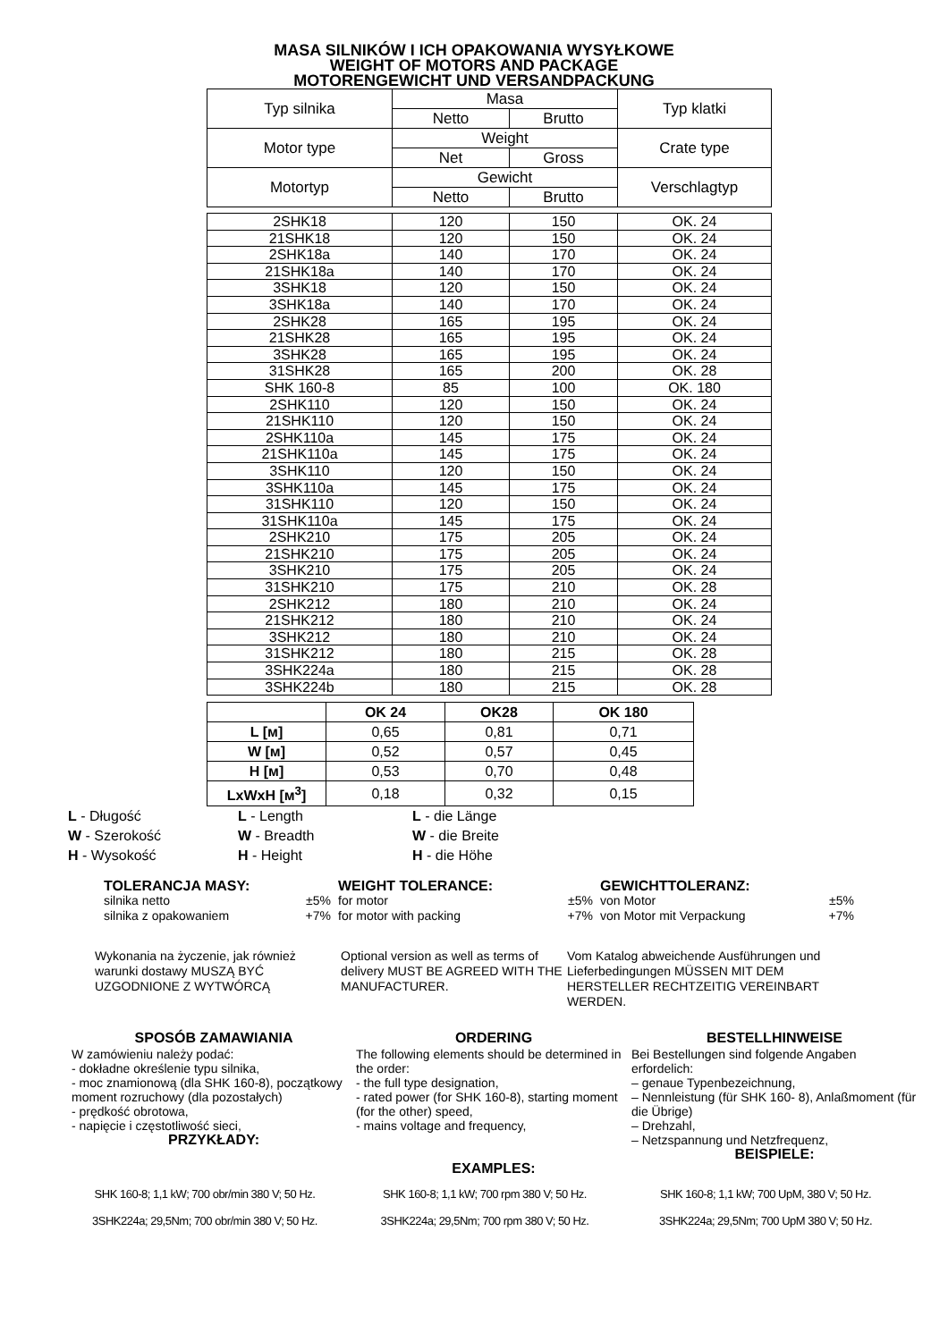MASA SILNIKÓW I ICH OPAKOWANIA WYSYŁKOWE
WEIGHT OF MOTORS AND PACKAGE
MOTORENGEWICHT UND VERSANDPACKUNG
| Typ silnika | Masa | | Typ klatki |
| | Netto | Brutto | |
| Motor type | Weight | | Crate type |
| | Net | Gross | |
| Motortyp | Gewicht | | Verschlagtyp |
| | Netto | Brutto | |
| 2SHK18 | 120 | 150 | OK. 24 |
| 21SHK18 | 120 | 150 | OK. 24 |
| 2SHK18a | 140 | 170 | OK. 24 |
| 21SHK18a | 140 | 170 | OK. 24 |
| 3SHK18 | 120 | 150 | OK. 24 |
| 3SHK18a | 140 | 170 | OK. 24 |
| 2SHK28 | 165 | 195 | OK. 24 |
| 21SHK28 | 165 | 195 | OK. 24 |
| 3SHK28 | 165 | 195 | OK. 24 |
| 31SHK28 | 165 | 200 | OK. 28 |
| SHK 160-8 | 85 | 100 | OK. 180 |
| 2SHK110 | 120 | 150 | OK. 24 |
| 21SHK110 | 120 | 150 | OK. 24 |
| 2SHK110a | 145 | 175 | OK. 24 |
| 21SHK110a | 145 | 175 | OK. 24 |
| 3SHK110 | 120 | 150 | OK. 24 |
| 3SHK110a | 145 | 175 | OK. 24 |
| 31SHK110 | 120 | 150 | OK. 24 |
| 31SHK110a | 145 | 175 | OK. 24 |
| 2SHK210 | 175 | 205 | OK. 24 |
| 21SHK210 | 175 | 205 | OK. 24 |
| 3SHK210 | 175 | 205 | OK. 24 |
| 31SHK210 | 175 | 210 | OK. 28 |
| 2SHK212 | 180 | 210 | OK. 24 |
| 21SHK212 | 180 | 210 | OK. 24 |
| 3SHK212 | 180 | 210 | OK. 24 |
| 31SHK212 | 180 | 215 | OK. 28 |
| 3SHK224a | 180 | 215 | OK. 28 |
| 3SHK224b | 180 | 215 | OK. 28 |
| | OK 24 | OK28 | OK 180 |
| --- | --- | --- | --- |
| L [м] | 0,65 | 0,81 | 0,71 |
| W [м] | 0,52 | 0,57 | 0,45 |
| H [м] | 0,53 | 0,70 | 0,48 |
| LxWxH [м<sup>3</sup>] | 0,18 | 0,32 | 0,15 |
L - Długość
W - Szerokość
H - Wysokość
L - Length
W - Breadth
H - Height
L - die Länge
W - die Breite
H - die Höhe
TOLERANCJA MASY:
silnika netto ±5%
silnika z opakowaniem +7%
WEIGHT TOLERANCE:
for motor ±5%
for motor with packing +7%
GEWICHTTOLERANZ:
von Motor ±5%
von Motor mit Verpackung +7%
Wykonania na życzenie, jak również warunki dostawy MUSZĄ BYĆ UZGODNIONE Z WYTWÓRCĄ
Optional version as well as terms of delivery MUST BE AGREED WITH THE MANUFACTURER.
Vom Katalog abweichende Ausführungen und Lieferbedingungen MÜSSEN MIT DEM HERSTELLER RECHTZEITIG VEREINBART WERDEN.
SPOSÓB ZAMAWIANIA
W zamówieniu należy podać:
- dokładne określenie typu silnika,
- moc znamionową (dla SHK 160-8), początkowy moment rozruchowy (dla pozostałych)
- prędkość obrotowa,
- napięcie i częstotliwość sieci,
PRZYKŁADY:
ORDERING
The following elements should be determined in the order:
- the full type designation,
- rated power (for SHK 160-8), starting moment (for the other) speed,
- mains voltage and frequency,
EXAMPLES:
BESTELLHINWEISE
Bei Bestellungen sind folgende Angaben erfordelich:
– genaue Typenbezeichnung,
– Nennleistung (für SHK 160- 8), Anlaßmoment (für die Übrige)
– Drehzahl,
– Netzspannung und Netzfrequenz,
BEISPIELE:
SHK 160-8; 1,1 kW; 700 obr/min 380 V; 50 Hz.
3SHK224a; 29,5Nm; 700 obr/min 380 V; 50 Hz.
SHK 160-8; 1,1 kW; 700 rpm 380 V; 50 Hz.
3SHK224a; 29,5Nm; 700 rpm 380 V; 50 Hz.
SHK 160-8; 1,1 kW; 700 UpM, 380 V; 50 Hz.
3SHK224a; 29,5Nm; 700 UpM 380 V; 50 Hz.